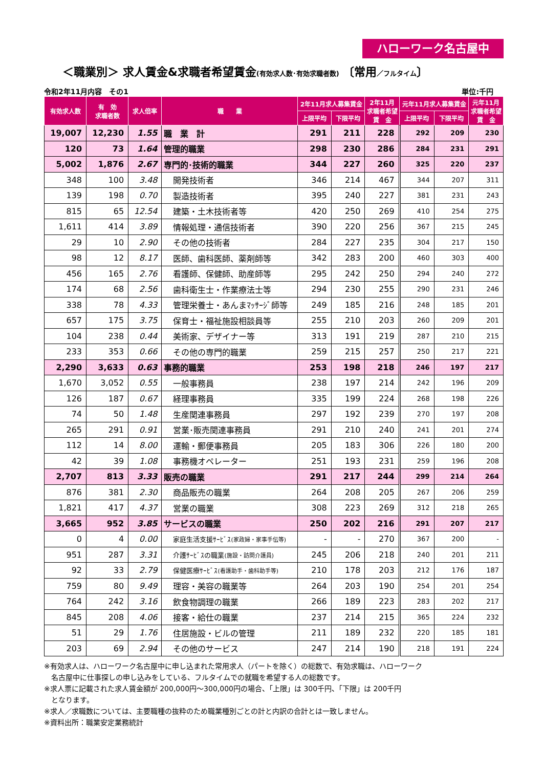ハローワーク名古屋中
＜職業別＞ 求人賃金&求職者希望賃金(有効求人数･有効求職者数) 〔常用／フルタイム〕
令和2年11月内容　その1 単位:千円
| 有効求人数 | 有 効 求職者数 | 求人倍率 | 職 業 | 2年11月求人募集賃金 | | 2年11月 求職者希望 賃 金 | 元年11月求人募集賃金 | | 元年11月 求職者希望 賃 金 |
| --- | --- | --- | --- | --- | --- | --- | --- | --- | --- |
| | | | | 上限平均 | 下限平均 | | 上限平均 | 下限平均 | |
| 19,007 | 12,230 | 1.55 | 職 業 計 | 291 | 211 | 228 | 292 | 209 | 230 |
| 120 | 73 | 1.64 | 管理的職業 | 298 | 230 | 286 | 284 | 231 | 291 |
| 5,002 | 1,876 | 2.67 | 専門的･技術的職業 | 344 | 227 | 260 | 325 | 220 | 237 |
| 348 | 100 | 3.48 | 開発技術者 | 346 | 214 | 467 | 344 | 207 | 311 |
| 139 | 198 | 0.70 | 製造技術者 | 395 | 240 | 227 | 381 | 231 | 243 |
| 815 | 65 | 12.54 | 建築・土木技術者等 | 420 | 250 | 269 | 410 | 254 | 275 |
| 1,611 | 414 | 3.89 | 情報処理・通信技術者 | 390 | 220 | 256 | 367 | 215 | 245 |
| 29 | 10 | 2.90 | その他の技術者 | 284 | 227 | 235 | 304 | 217 | 150 |
| 98 | 12 | 8.17 | 医師、歯科医師、薬剤師等 | 342 | 283 | 200 | 460 | 303 | 400 |
| 456 | 165 | 2.76 | 看護師、保健師、助産師等 | 295 | 242 | 250 | 294 | 240 | 272 |
| 174 | 68 | 2.56 | 歯科衛生士・作業療法士等 | 294 | 230 | 255 | 290 | 231 | 246 |
| 338 | 78 | 4.33 | 管理栄養士・あんまﾏｯｻｰｼﾞ師等 | 249 | 185 | 216 | 248 | 185 | 201 |
| 657 | 175 | 3.75 | 保育士・福祉施設相談員等 | 255 | 210 | 203 | 260 | 209 | 201 |
| 104 | 238 | 0.44 | 美術家、デザイナー等 | 313 | 191 | 219 | 287 | 210 | 215 |
| 233 | 353 | 0.66 | その他の専門的職業 | 259 | 215 | 257 | 250 | 217 | 221 |
| 2,290 | 3,633 | 0.63 | 事務的職業 | 253 | 198 | 218 | 246 | 197 | 217 |
| 1,670 | 3,052 | 0.55 | 一般事務員 | 238 | 197 | 214 | 242 | 196 | 209 |
| 126 | 187 | 0.67 | 経理事務員 | 335 | 199 | 224 | 268 | 198 | 226 |
| 74 | 50 | 1.48 | 生産関連事務員 | 297 | 192 | 239 | 270 | 197 | 208 |
| 265 | 291 | 0.91 | 営業･販売関連事務員 | 291 | 210 | 240 | 241 | 201 | 274 |
| 112 | 14 | 8.00 | 運輸・郵便事務員 | 205 | 183 | 306 | 226 | 180 | 200 |
| 42 | 39 | 1.08 | 事務機オペレーター | 251 | 193 | 231 | 259 | 196 | 208 |
| 2,707 | 813 | 3.33 | 販売の職業 | 291 | 217 | 244 | 299 | 214 | 264 |
| 876 | 381 | 2.30 | 商品販売の職業 | 264 | 208 | 205 | 267 | 206 | 259 |
| 1,821 | 417 | 4.37 | 営業の職業 | 308 | 223 | 269 | 312 | 218 | 265 |
| 3,665 | 952 | 3.85 | サービスの職業 | 250 | 202 | 216 | 291 | 207 | 217 |
| 0 | 4 | 0.00 | 家庭生活支援ｻｰﾋﾞｽ (家政婦・家事手伝等) | - | - | 270 | 367 | 200 | - |
| 951 | 287 | 3.31 | 介護ｻｰﾋﾞｽの職業 (施設・訪問介護員) | 245 | 206 | 218 | 240 | 201 | 211 |
| 92 | 33 | 2.79 | 保健医療ｻｰﾋﾞｽ (看護助手・歯科助手等) | 210 | 178 | 203 | 212 | 176 | 187 |
| 759 | 80 | 9.49 | 理容・美容の職業等 | 264 | 203 | 190 | 254 | 201 | 254 |
| 764 | 242 | 3.16 | 飲食物調理の職業 | 266 | 189 | 223 | 283 | 202 | 217 |
| 845 | 208 | 4.06 | 接客・給仕の職業 | 237 | 214 | 215 | 365 | 224 | 232 |
| 51 | 29 | 1.76 | 住居施設・ビルの管理 | 211 | 189 | 232 | 220 | 185 | 181 |
| 203 | 69 | 2.94 | その他のサービス | 247 | 214 | 190 | 218 | 191 | 224 |
※有効求人は、ハローワーク名古屋中に申し込まれた常用求人（パートを除く）の総数で、有効求職は、ハローワーク
　名古屋中に仕事探しの申し込みをしている、フルタイムでの就職を希望する人の総数です。
※求人票に記載された求人賃金額が 200,000円～300,000円の場合、「上限」は 300千円、「下限」は 200千円
　となります。
※求人／求職数については、主要職種の抜粋のため職業種別ごとの計と内訳の合計とは一致しません。
※資料出所：職業安定業務統計